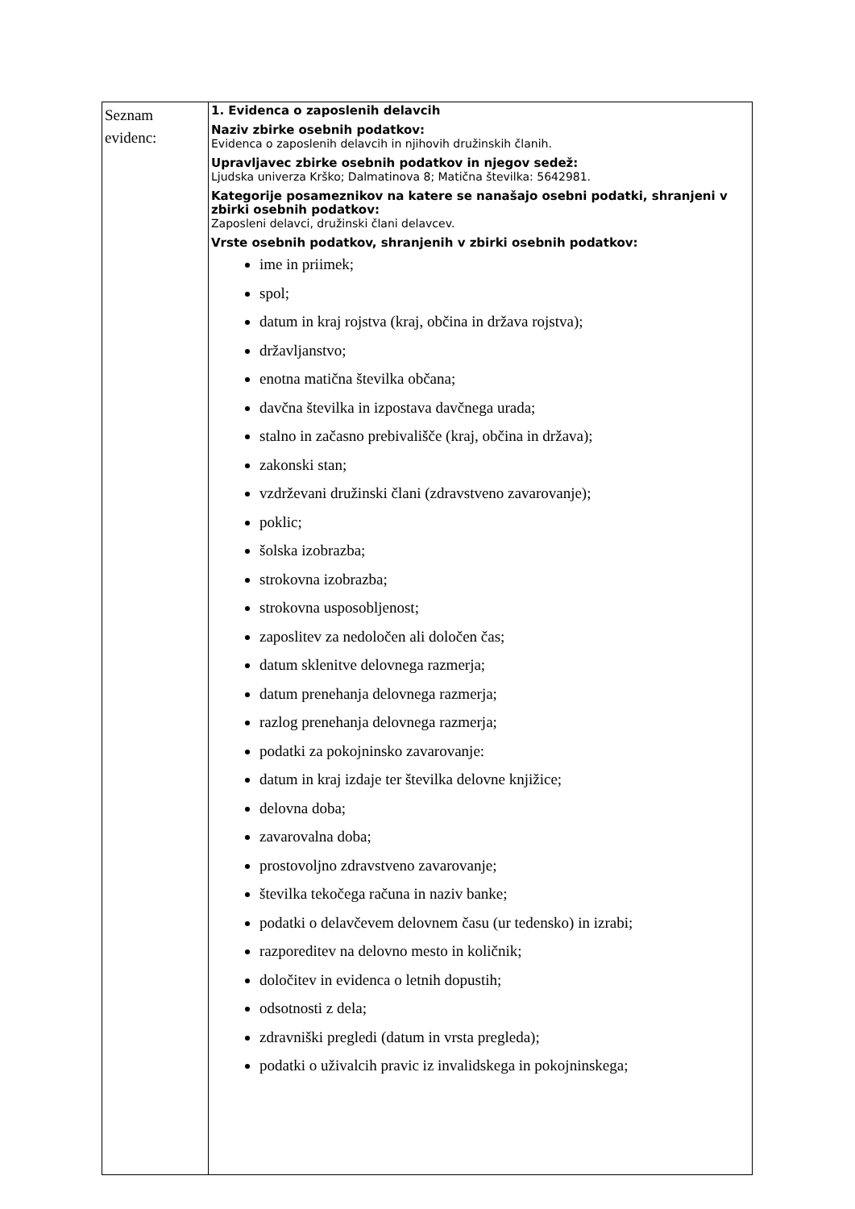| Seznam evidenc: | 1. Evidenca o zaposlenih delavcih Naziv zbirke osebnih podatkov: Evidenca o zaposlenih delavcih in njihovih družinskih članih. Upravljavec zbirke osebnih podatkov in njegov sedež: Ljudska univerza Krško; Dalmatinova 8; Matična številka: 5642981. Kategorije posameznikov na katere se nanašajo osebni podatki, shranjeni v zbirki osebnih podatkov: Zaposleni delavci, družinski člani delavcev. Vrste osebnih podatkov, shranjenih v zbirki osebnih podatkov: ime in priimek; spol; datum in kraj rojstva (kraj, občina in država rojstva); državljanstvo; enotna matična številka občana; davčna številka in izpostava davčnega urada; stalno in začasno prebivališče (kraj, občina in država); zakonski stan; vzdrževani družinski člani (zdravstveno zavarovanje); poklic; šolska izobrazba; strokovna izobrazba; strokovna usposobljenost; zaposlitev za nedoločen ali določen čas; datum sklenitve delovnega razmerja; datum prenehanja delovnega razmerja; razlog prenehanja delovnega razmerja; podatki za pokojninsko zavarovanje: datum in kraj izdaje ter številka delovne knjižice; delovna doba; zavarovalna doba; prostovoljno zdravstveno zavarovanje; številka tekočega računa in naziv banke; podatki o delavčevem delovnem času (ur tedensko) in izrabi; razporeditev na delovno mesto in količnik; določitev in evidenca o letnih dopustih; odsotnosti z dela; zdravniški pregledi (datum in vrsta pregleda); podatki o uživalcih pravic iz invalidskega in pokojninskega; |